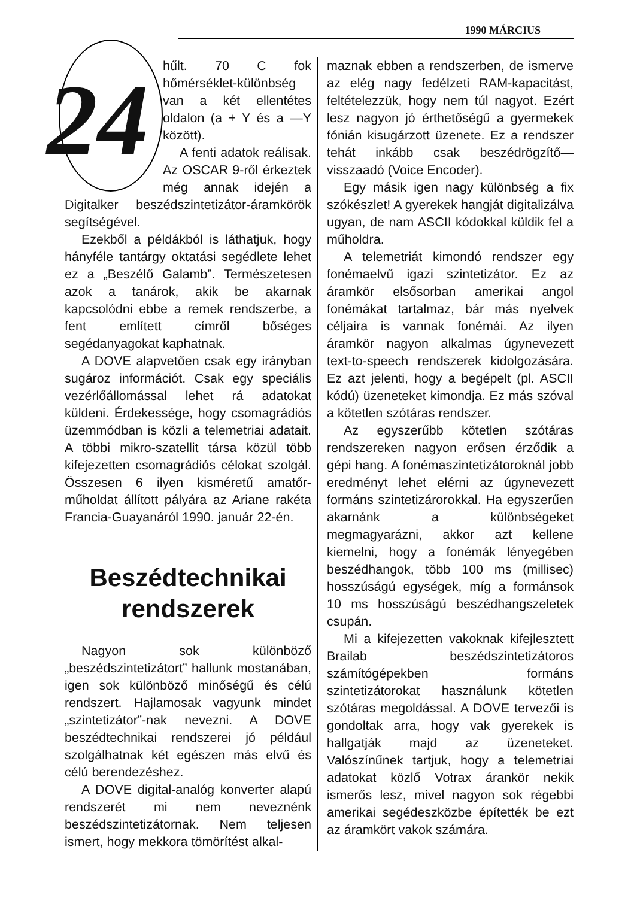1990 MÁRCIUS
24
hűlt. 70 C fok hőmérséklet-különbség van a két ellentétes oldalon (a + Y és a —Y között).
A fenti adatok reálisak. Az OSCAR 9-ről érkeztek még annak idején a Digitalker beszédszintetizátor-áramkörök segítségével.
Ezekből a példákból is láthatjuk, hogy hányféle tantárgy oktatási segédlete lehet ez a „Beszélő Galamb”. Természetesen azok a tanárok, akik be akarnak kapcsolódni ebbe a remek rendszerbe, a fent említett címről bőséges segédanyagokat kaphatnak.
A DOVE alapvetően csak egy irányban sugároz információt. Csak egy speciális vezérlőállomással lehet rá adatokat küldeni. Érdekessége, hogy csomagrádiós üzemmódban is közli a telemetriai adatait. A többi mikro-szatellit társa közül több kifejezetten csomagrádiós célokat szolgál. Összesen 6 ilyen kisméretű amatőr-műholdat állított pályára az Ariane rakéta Francia-Guayanáról 1990. január 22-én.
Beszédtechnikai rendszerek
Nagyon sok különböző „beszédszintetizátort” hallunk mostanában, igen sok különböző minőségű és célú rendszert. Hajlamosak vagyunk mindet „szintetizátor”-nak nevezni. A DOVE beszédtechnikai rendszerei jó például szolgálhatnak két egészen más elvű és célú berendezéshez.
A DOVE digital-analóg konverter alapú rendszerét mi nem neveznénk beszédszintetizátornak. Nem teljesen ismert, hogy mekkora tömörítést alkal-
maznak ebben a rendszerben, de ismerve az elég nagy fedélzeti RAM-kapacitást, feltételezzük, hogy nem túl nagyot. Ezért lesz nagyon jó érthetőségű a gyermekek fónián kisugárzott üzenete. Ez a rendszer tehát inkább csak beszédrögzítő—visszaadó (Voice Encoder).
Egy másik igen nagy különbség a fix szókészlet! A gyerekek hangját digitalizálva ugyan, de nam ASCII kódokkal küldik fel a műholdra.
A telemetriát kimondó rendszer egy fonémaelvű igazi szintetizátor. Ez az áramkör elsősorban amerikai angol fonémákat tartalmaz, bár más nyelvek céljaira is vannak fonémái. Az ilyen áramkör nagyon alkalmas úgynevezett text-to-speech rendszerek kidolgozására. Ez azt jelenti, hogy a begépelt (pl. ASCII kódú) üzeneteket kimondja. Ez más szóval a kötetlen szótáras rendszer.
Az egyszerűbb kötetlen szótáras rendszereken nagyon erősen érződik a gépi hang. A fonémaszintetizátoroknál jobb eredményt lehet elérni az úgynevezett formáns szintetizárorokkal. Ha egyszerűen akarnánk a különbségeket megmagyarázni, akkor azt kellene kiemelni, hogy a fonémák lényegében beszédhangok, több 100 ms (millisec) hosszúságú egységek, míg a formánsok 10 ms hosszúságú beszédhangszeletek csupán.
Mi a kifejezetten vakoknak kifejlesztett Brailab beszédszintetizátoros számítógépekben formáns szintetizátorokat használunk kötetlen szótáras megoldással. A DOVE tervezői is gondoltak arra, hogy vak gyerekek is hallgatják majd az üzeneteket. Valószínűnek tartjuk, hogy a telemetriai adatokat közlő Votrax árankör nekik ismerős lesz, mivel nagyon sok régebbi amerikai segédeszközbe építették be ezt az áramkört vakok számára.